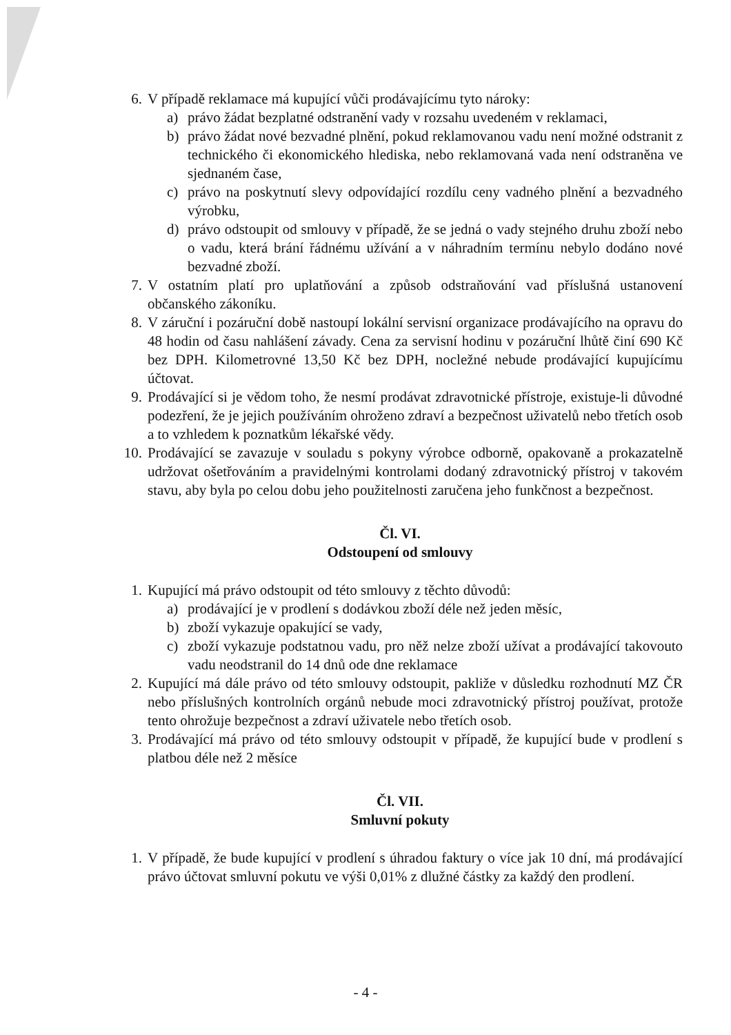6. V případě reklamace má kupující vůči prodávajícímu tyto nároky:
a) právo žádat bezplatné odstranění vady v rozsahu uvedeném v reklamaci,
b) právo žádat nové bezvadné plnění, pokud reklamovanou vadu není možné odstranit z technického či ekonomického hlediska, nebo reklamovaná vada není odstraněna ve sjednaném čase,
c) právo na poskytnutí slevy odpovídající rozdílu ceny vadného plnění a bezvadného výrobku,
d) právo odstoupit od smlouvy v případě, že se jedná o vady stejného druhu zboží nebo o vadu, která brání řádnému užívání a v náhradním termínu nebylo dodáno nové bezvadné zboží.
7. V ostatním platí pro uplatňování a způsob odstraňování vad příslušná ustanovení občanského zákoníku.
8. V záruční i pozáruční době nastoupí lokální servisní organizace prodávajícího na opravu do 48 hodin od času nahlášení závady. Cena za servisní hodinu v pozáruční lhůtě činí 690 Kč bez DPH. Kilometrovné 13,50 Kč bez DPH, nocležné nebude prodávající kupujícímu účtovat.
9. Prodávající si je vědom toho, že nesmí prodávat zdravotnické přístroje, existuje-li důvodné podezření, že je jejich používáním ohroženo zdraví a bezpečnost uživatelů nebo třetích osob a to vzhledem k poznatkům lékařské vědy.
10.
Prodávající se zavazuje v souladu s pokyny výrobce odborně, opakovaně a prokazatelně udržovat ošetřováním a pravidelnými kontrolami dodaný zdravotnický přístroj v takovém stavu, aby byla po celou dobu jeho použitelnosti zaručena jeho funkčnost a bezpečnost.
Čl. VI.
Odstoupení od smlouvy
1. Kupující má právo odstoupit od této smlouvy z těchto důvodů:
a) prodávající je v prodlení s dodávkou zboží déle než jeden měsíc,
b) zboží vykazuje opakující se vady,
c) zboží vykazuje podstatnou vadu, pro něž nelze zboží užívat a prodávající takovouto vadu neodstranil do 14 dnů ode dne reklamace
2. Kupující má dále právo od této smlouvy odstoupit, pakliže v důsledku rozhodnutí MZ ČR nebo příslušných kontrolních orgánů nebude moci zdravotnický přístroj používat, protože tento ohrožuje bezpečnost a zdraví uživatele nebo třetích osob.
3. Prodávající má právo od této smlouvy odstoupit v případě, že kupující bude v prodlení s platbou déle než 2 měsíce
Čl. VII.
Smluvní pokuty
1. V případě, že bude kupující v prodlení s úhradou faktury o více jak 10 dní, má prodávající právo účtovat smluvní pokutu ve výši 0,01% z dlužné částky za každý den prodlení.
- 4 -